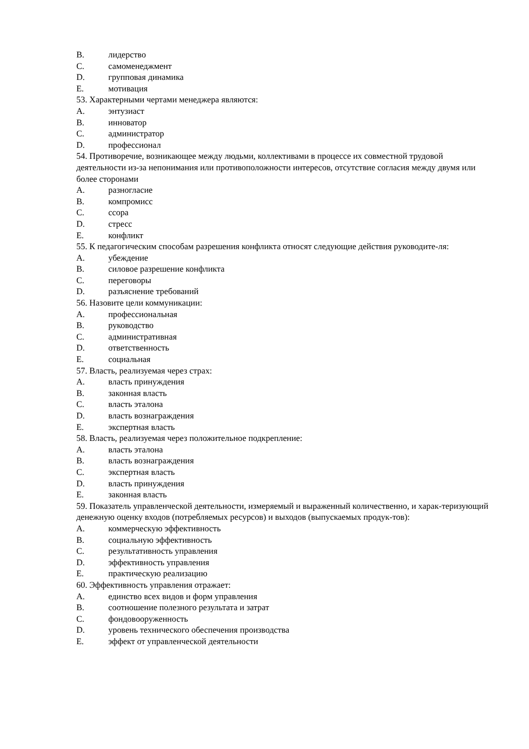B. лидерство
C. самоменеджмент
D. групповая динамика
E. мотивация
53. Характерными чертами менеджера являются:
A. энтузиаст
B. инноватор
C. администратор
D. профессионал
54. Противоречие, возникающее между людьми, коллективами в процессе их совместной трудовой деятельности из-за непонимания или противоположности интересов, отсутствие согласия между двумя или более сторонами
A. разногласие
B. компромисс
C. ссора
D. стресс
E. конфликт
55. К педагогическим способам разрешения конфликта относят следующие действия руководите-ля:
A. убеждение
B. силовое разрешение конфликта
C. переговоры
D. разъяснение требований
56. Назовите цели коммуникации:
A. профессиональная
B. руководство
C. административная
D. ответственность
E. социальная
57. Власть, реализуемая через страх:
A. власть принуждения
B. законная власть
C. власть эталона
D. власть вознаграждения
E. экспертная власть
58. Власть, реализуемая через положительное подкрепление:
A. власть эталона
B. власть вознаграждения
C. экспертная власть
D. власть принуждения
E. законная власть
59. Показатель управленческой деятельности, измеряемый и выраженный количественно, и харак-теризующий денежную оценку входов (потребляемых ресурсов) и выходов (выпускаемых продук-тов):
A. коммерческую эффективность
B. социальную эффективность
C. результативность управления
D. эффективность управления
E. практическую реализацию
60. Эффективность управления отражает:
A. единство всех видов и форм управления
B. соотношение полезного результата и затрат
C. фондовооруженность
D. уровень технического обеспечения производства
E. эффект от управленческой деятельности